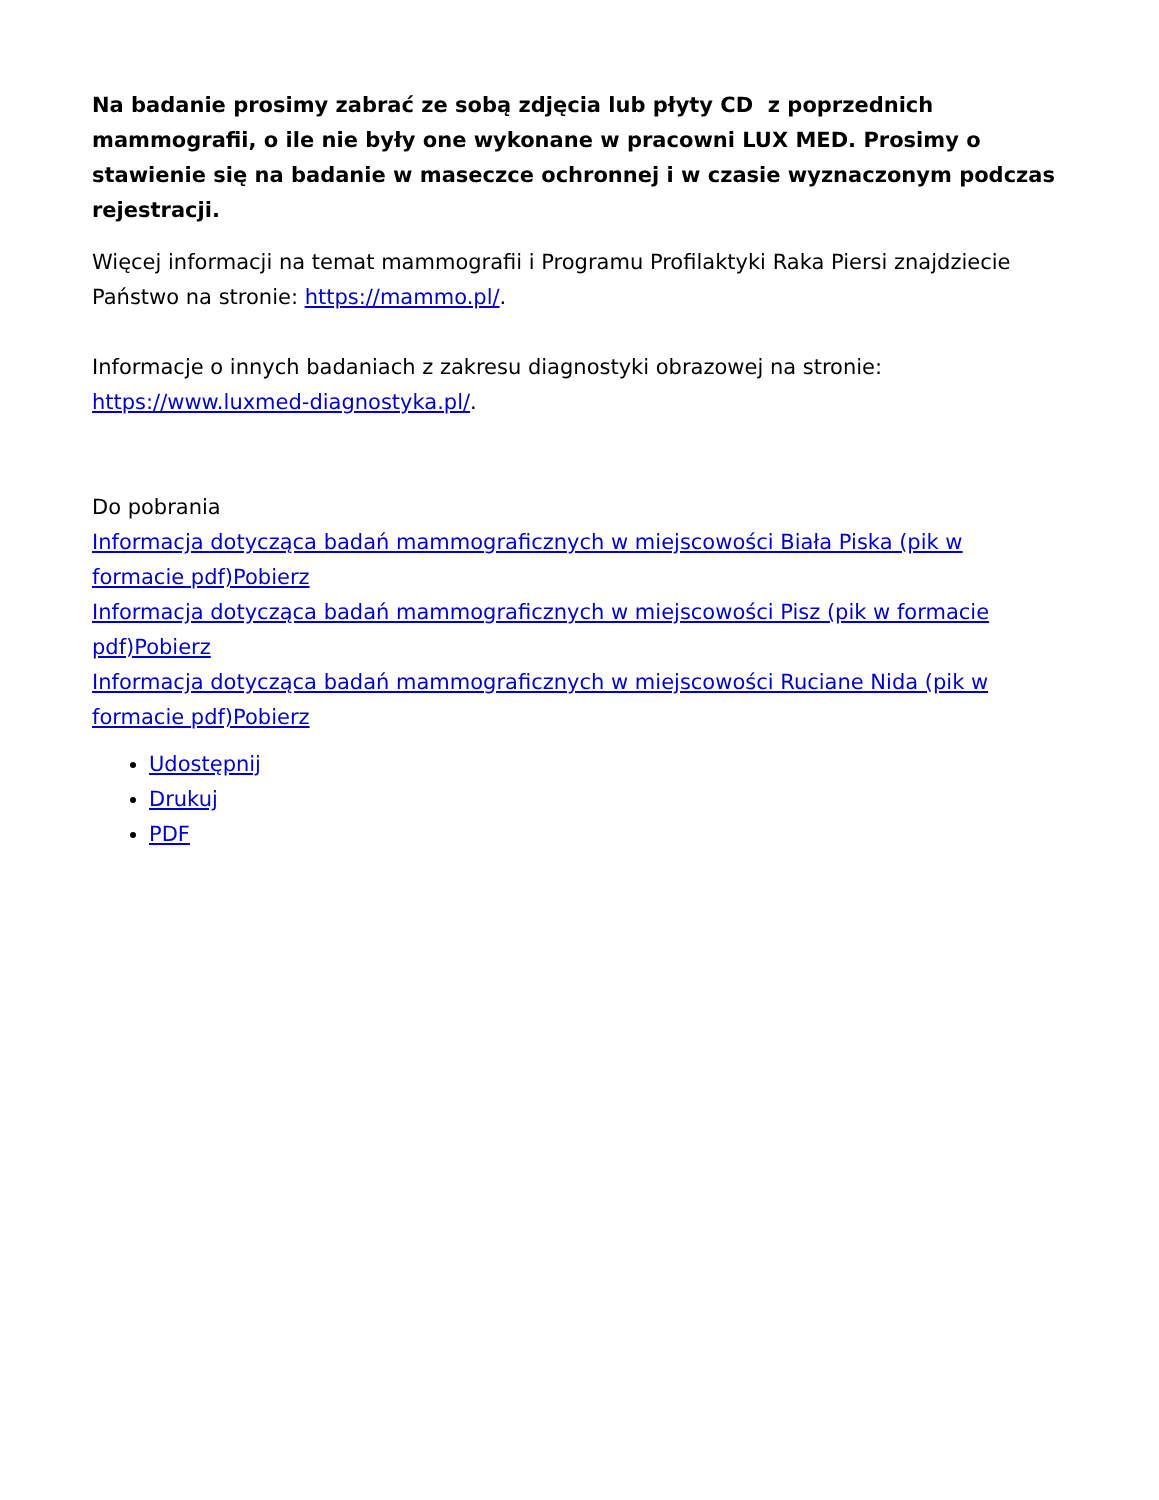Na badanie prosimy zabrać ze sobą zdjęcia lub płyty CD z poprzednich mammografii, o ile nie były one wykonane w pracowni LUX MED. Prosimy o stawienie się na badanie w maseczce ochronnej i w czasie wyznaczonym podczas rejestracji.
Więcej informacji na temat mammografii i Programu Profilaktyki Raka Piersi znajdziecie Państwo na stronie: https://mammo.pl/.
Informacje o innych badaniach z zakresu diagnostyki obrazowej na stronie: https://www.luxmed-diagnostyka.pl/.
Do pobrania
Informacja dotycząca badań mammograficznych w miejscowości Biała Piska (pik w formacie pdf)Pobierz
Informacja dotycząca badań mammograficznych w miejscowości Pisz (pik w formacie pdf)Pobierz
Informacja dotycząca badań mammograficznych w miejscowości Ruciane Nida (pik w formacie pdf)Pobierz
Udostępnij
Drukuj
PDF